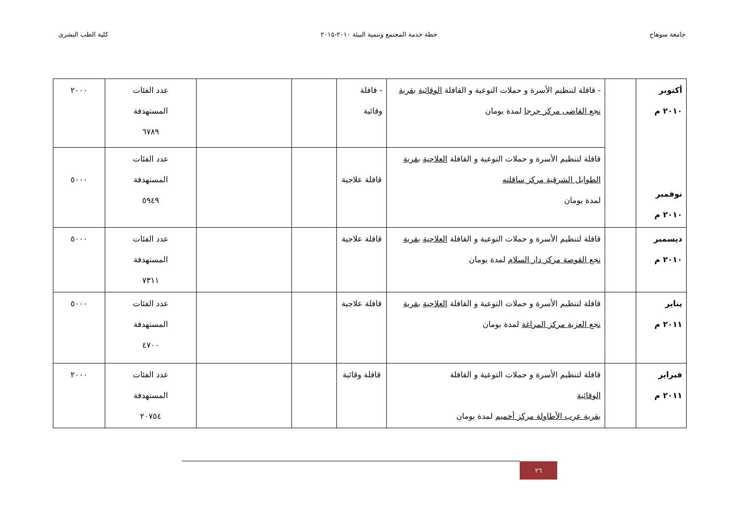جامعة سوهاج خطة خدمة المجتمع وتنمية البيئة ٢٠١٠-٢٠١٥ كلية الطب البشرى
| أكتوبر ٢٠١٠ م نوفمبر ٢٠١٠ م | | - قافلة لتنظيم الأسرة و حملات التوعية و القافلة الوقائية بقرية نجع القاضى مركز جرجا لمدة يومان | - قافلة وقائية | | | عدد الفئات المستهدفة ٦٧٨٩ | ٢٠٠٠ |
| | | قافلة لتنظيم الأسرة و حملات التوعية و القافلة العلاجية بقرية الطوايل الشرقية مركز ساقلته لمدة يومان | قافلة علاجية | | | عدد الفئات المستهدفة ٥٩٤٩ | ٥٠٠٠ |
| ديسمبر ٢٠١٠ م | | قافلة لتنظيم الأسرة و حملات التوعية و القافلة العلاجية بقرية نجع القوصة مركز دار السلام لمدة يومان | قافلة علاجية | | | عدد الفئات المستهدفة ٧٣١١ | ٥٠٠٠ |
| يناير ٢٠١١ م | | قافلة لتنظيم الأسرة و حملات التوعية و القافلة العلاجية بقرية نجع العزبة مركز المراغة لمدة يومان | قافلة علاجية | | | عدد الفئات المستهدفة ٤٧٠٠ | ٥٠٠٠ |
| فبراير ٢٠١١ م | | قافلة لتنظيم الأسرة و حملات التوعية و القافلة الوقائية بقرية عرب الأطاولة مركز أخميم لمدة يومان | قافلة وقائية | | | عدد الفئات المستهدفة ٢٠٧٥٤ | ٢٠٠٠ |
٢٦